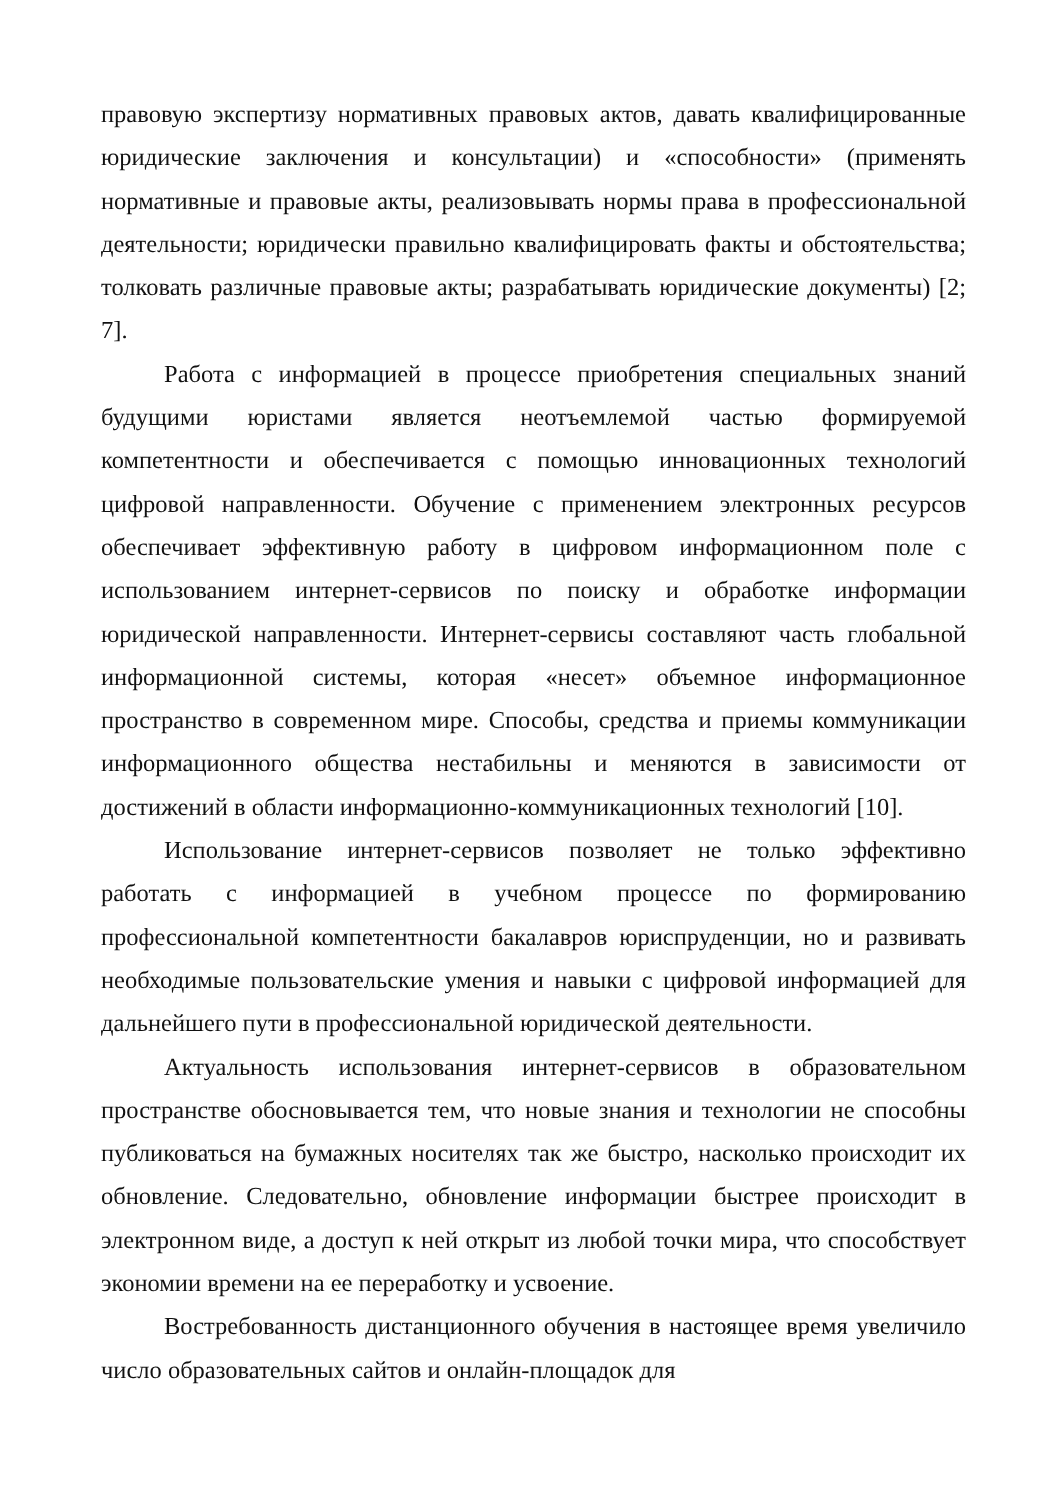правовую экспертизу нормативных правовых актов, давать квалифицированные юридические заключения и консультации) и «способности» (применять нормативные и правовые акты, реализовывать нормы права в профессиональной деятельности; юридически правильно квалифицировать факты и обстоятельства; толковать различные правовые акты; разрабатывать юридические документы) [2; 7].
Работа с информацией в процессе приобретения специальных знаний будущими юристами является неотъемлемой частью формируемой компетентности и обеспечивается с помощью инновационных технологий цифровой направленности. Обучение с применением электронных ресурсов обеспечивает эффективную работу в цифровом информационном поле с использованием интернет-сервисов по поиску и обработке информации юридической направленности. Интернет-сервисы составляют часть глобальной информационной системы, которая «несет» объемное информационное пространство в современном мире. Способы, средства и приемы коммуникации информационного общества нестабильны и меняются в зависимости от достижений в области информационно-коммуникационных технологий [10].
Использование интернет-сервисов позволяет не только эффективно работать с информацией в учебном процессе по формированию профессиональной компетентности бакалавров юриспруденции, но и развивать необходимые пользовательские умения и навыки с цифровой информацией для дальнейшего пути в профессиональной юридической деятельности.
Актуальность использования интернет-сервисов в образовательном пространстве обосновывается тем, что новые знания и технологии не способны публиковаться на бумажных носителях так же быстро, насколько происходит их обновление. Следовательно, обновление информации быстрее происходит в электронном виде, а доступ к ней открыт из любой точки мира, что способствует экономии времени на ее переработку и усвоение.
Востребованность дистанционного обучения в настоящее время увеличило число образовательных сайтов и онлайн-площадок для